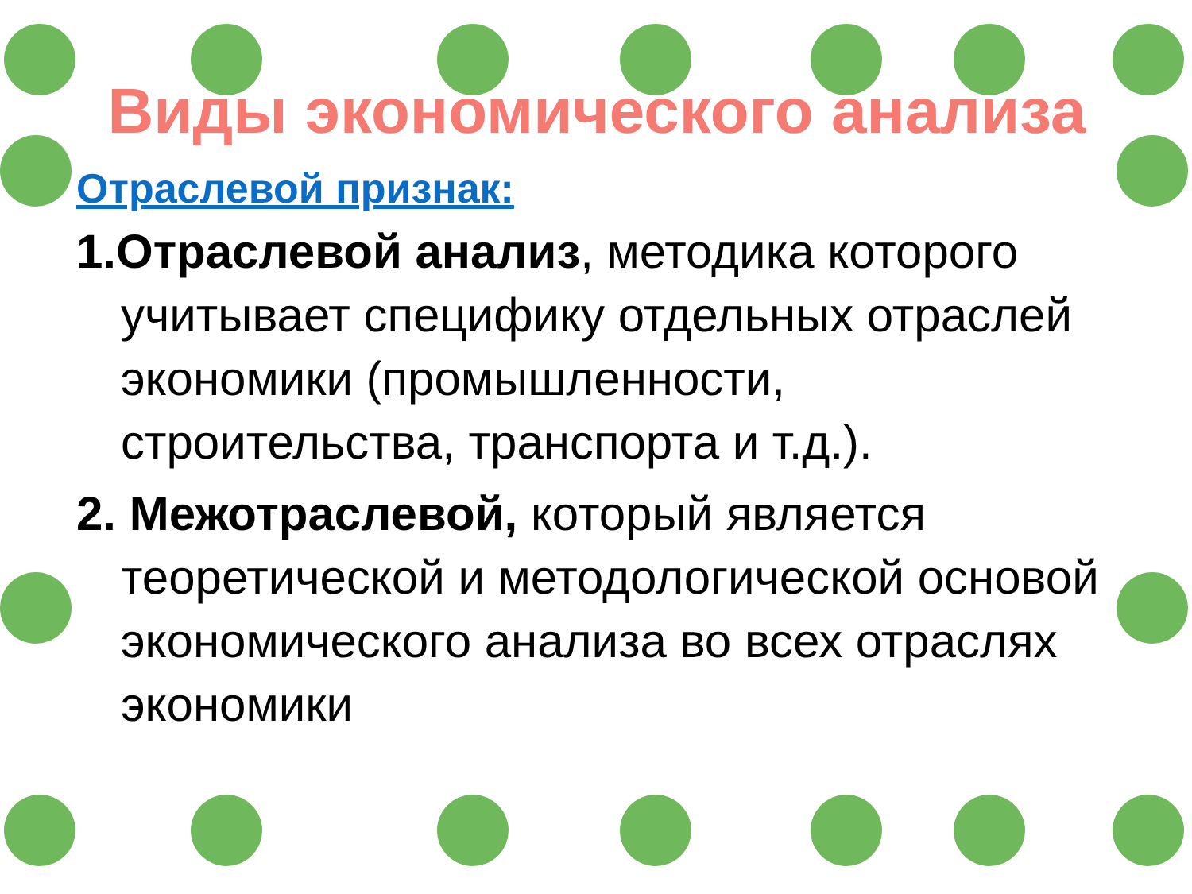Виды экономического анализа
Отраслевой признак:
1.Отраслевой анализ, методика которого учитывает специфику отдельных отраслей экономики (промышленности, строительства, транспорта и т.д.).
2. Межотраслевой, который является теоретической и методологической основой экономического анализа во всех отраслях экономики